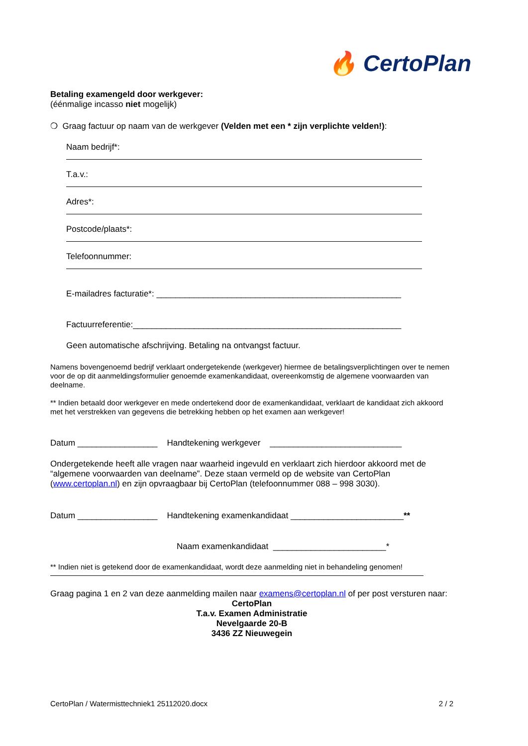🔥 CertoPlan
Betaling examengeld door werkgever:
(éénmalige incasso niet mogelijk)
❍ Graag factuur op naam van de werkgever (Velden met een * zijn verplichte velden!):
Naam bedrijf*:
T.a.v.:
Adres*:
Postcode/plaats*:
Telefoonnummer:
E-mailadres facturatie*: ____________________________________________________
Factuurreferentie:_________________________________________________________
Geen automatische afschrijving. Betaling na ontvangst factuur.
Namens bovengenoemd bedrijf verklaart ondergetekende (werkgever) hiermee de betalingsverplichtingen over te nemen voor de op dit aanmeldingsformulier genoemde examenkandidaat, overeenkomstig de algemene voorwaarden van deelname.
** Indien betaald door werkgever en mede ondertekend door de examenkandidaat, verklaart de kandidaat zich akkoord met het verstrekken van gegevens die betrekking hebben op het examen aan werkgever!
Datum _________________ Handtekening werkgever ____________________________
Ondergetekende heeft alle vragen naar waarheid ingevuld en verklaart zich hierdoor akkoord met de “algemene voorwaarden van deelname”. Deze staan vermeld op de website van CertoPlan (www.certoplan.nl) en zijn opvraagbaar bij CertoPlan (telefoonnummer 088 – 998 3030).
Datum _________________ Handtekening examenkandidaat ________________________**
Naam examenkandidaat ________________________*
** Indien niet is getekend door de examenkandidaat, wordt deze aanmelding niet in behandeling genomen!
Graag pagina 1 en 2 van deze aanmelding mailen naar examens@certoplan.nl of per post versturen naar:
CertoPlan
T.a.v. Examen Administratie
Nevelgaarde 20-B
3436 ZZ Nieuwegein
CertoPlan / Watermisttechniek1 25112020.docx 2 / 2